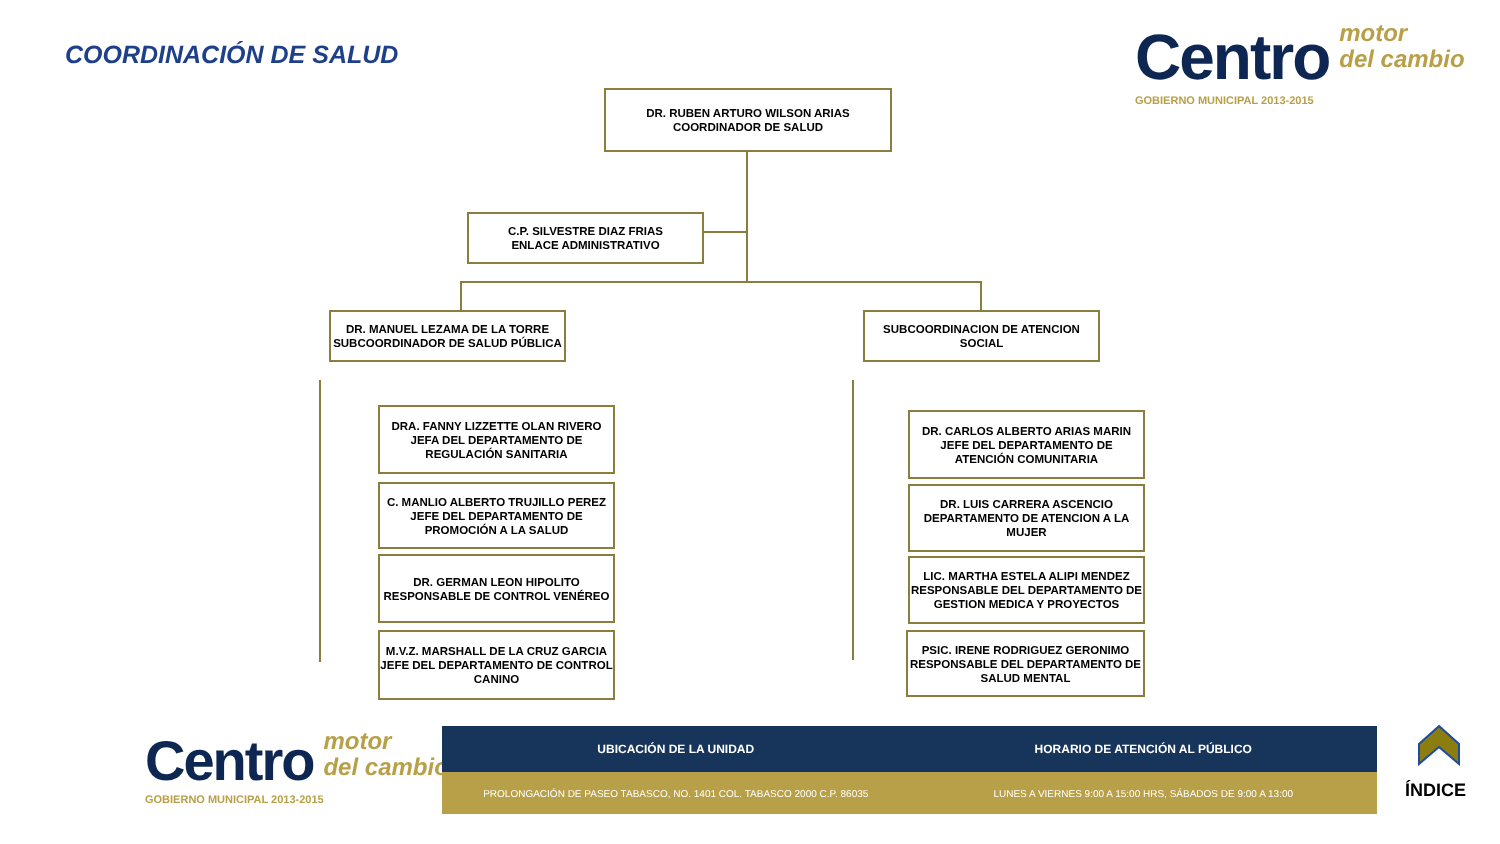COORDINACIÓN DE SALUD
Centro motor
del cambio
GOBIERNO MUNICIPAL 2013-2015
DR. RUBEN ARTURO WILSON ARIAS
COORDINADOR DE SALUD
C.P. SILVESTRE DIAZ FRIAS
ENLACE ADMINISTRATIVO
DR. MANUEL LEZAMA DE LA TORRE
SUBCOORDINADOR DE SALUD PÚBLICA
DRA. FANNY LIZZETTE OLAN RIVERO
JEFA DEL DEPARTAMENTO DE REGULACIÓN SANITARIA
C. MANLIO ALBERTO TRUJILLO PEREZ
JEFE DEL DEPARTAMENTO DE PROMOCIÓN A LA SALUD
DR. GERMAN LEON HIPOLITO
RESPONSABLE DE CONTROL VENÉREO
M.V.Z. MARSHALL DE LA CRUZ GARCIA
JEFE DEL DEPARTAMENTO DE CONTROL CANINO
SUBCOORDINACION DE ATENCION SOCIAL
DR. CARLOS ALBERTO ARIAS MARIN
JEFE DEL DEPARTAMENTO DE ATENCIÓN COMUNITARIA
DR. LUIS CARRERA ASCENCIO
DEPARTAMENTO DE ATENCION A LA MUJER
LIC. MARTHA ESTELA ALIPI MENDEZ
RESPONSABLE DEL DEPARTAMENTO DE GESTION MEDICA Y PROYECTOS
PSIC. IRENE RODRIGUEZ GERONIMO
RESPONSABLE DEL DEPARTAMENTO DE SALUD MENTAL
Centro motor
del cambio
GOBIERNO MUNICIPAL 2013-2015
UBICACIÓN DE LA UNIDAD HORARIO DE ATENCIÓN AL PÚBLICO
PROLONGACIÓN DE PASEO TABASCO, NO. 1401 COL. TABASCO 2000 C.P. 86035
LUNES A VIERNES 9:00 A 15:00 HRS, SÁBADOS DE 9:00 A 13:00
ÍNDICE